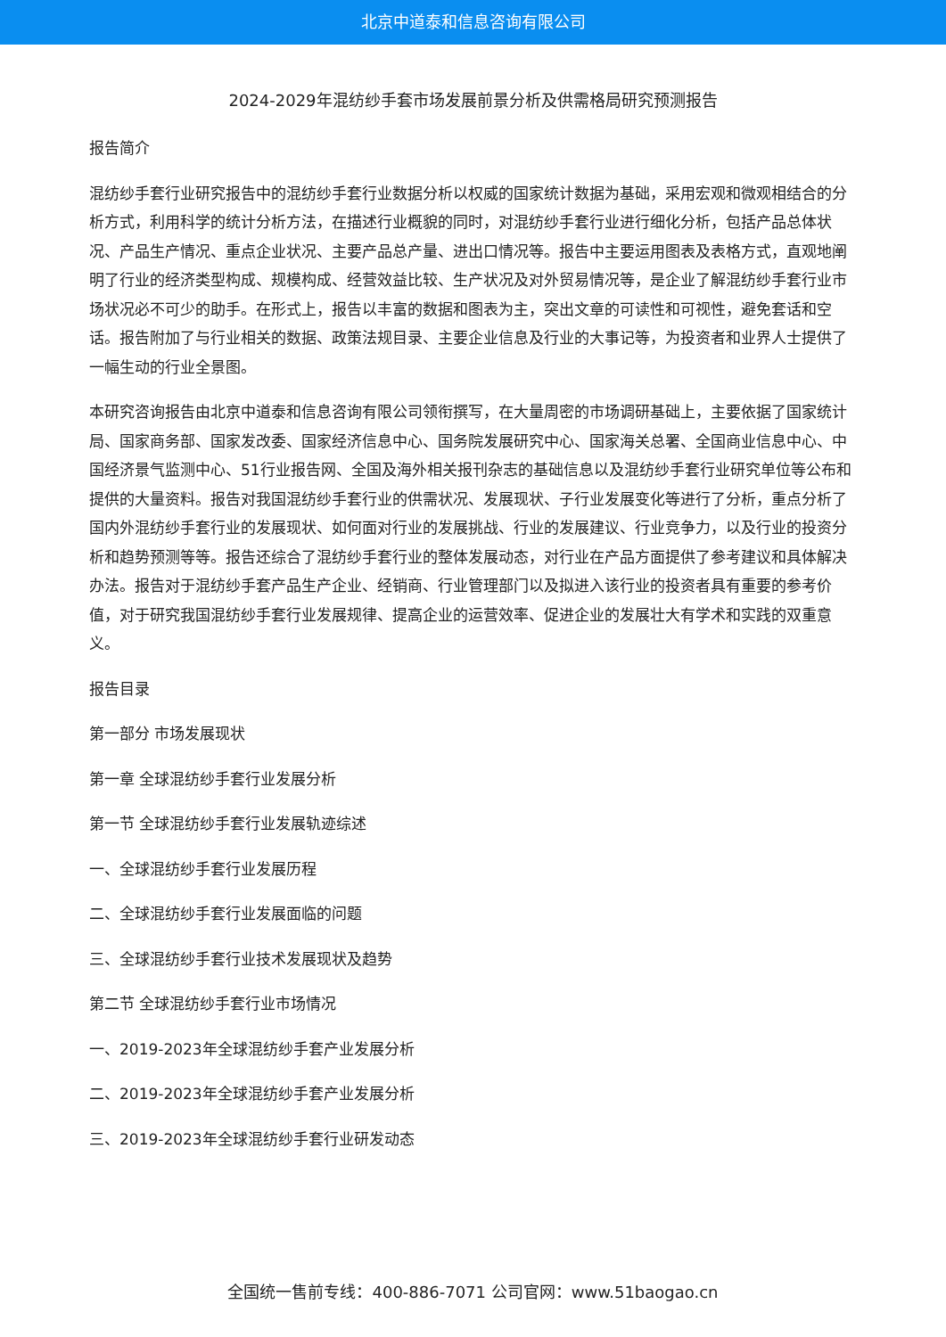北京中道泰和信息咨询有限公司
2024-2029年混纺纱手套市场发展前景分析及供需格局研究预测报告
报告简介
混纺纱手套行业研究报告中的混纺纱手套行业数据分析以权威的国家统计数据为基础，采用宏观和微观相结合的分析方式，利用科学的统计分析方法，在描述行业概貌的同时，对混纺纱手套行业进行细化分析，包括产品总体状况、产品生产情况、重点企业状况、主要产品总产量、进出口情况等。报告中主要运用图表及表格方式，直观地阐明了行业的经济类型构成、规模构成、经营效益比较、生产状况及对外贸易情况等，是企业了解混纺纱手套行业市场状况必不可少的助手。在形式上，报告以丰富的数据和图表为主，突出文章的可读性和可视性，避免套话和空话。报告附加了与行业相关的数据、政策法规目录、主要企业信息及行业的大事记等，为投资者和业界人士提供了一幅生动的行业全景图。
本研究咨询报告由北京中道泰和信息咨询有限公司领衔撰写，在大量周密的市场调研基础上，主要依据了国家统计局、国家商务部、国家发改委、国家经济信息中心、国务院发展研究中心、国家海关总署、全国商业信息中心、中国经济景气监测中心、51行业报告网、全国及海外相关报刊杂志的基础信息以及混纺纱手套行业研究单位等公布和提供的大量资料。报告对我国混纺纱手套行业的供需状况、发展现状、子行业发展变化等进行了分析，重点分析了国内外混纺纱手套行业的发展现状、如何面对行业的发展挑战、行业的发展建议、行业竞争力，以及行业的投资分析和趋势预测等等。报告还综合了混纺纱手套行业的整体发展动态，对行业在产品方面提供了参考建议和具体解决办法。报告对于混纺纱手套产品生产企业、经销商、行业管理部门以及拟进入该行业的投资者具有重要的参考价值，对于研究我国混纺纱手套行业发展规律、提高企业的运营效率、促进企业的发展壮大有学术和实践的双重意义。
报告目录
第一部分 市场发展现状
第一章 全球混纺纱手套行业发展分析
第一节 全球混纺纱手套行业发展轨迹综述
一、全球混纺纱手套行业发展历程
二、全球混纺纱手套行业发展面临的问题
三、全球混纺纱手套行业技术发展现状及趋势
第二节 全球混纺纱手套行业市场情况
一、2019-2023年全球混纺纱手套产业发展分析
二、2019-2023年全球混纺纱手套产业发展分析
三、2019-2023年全球混纺纱手套行业研发动态
全国统一售前专线：400-886-7071 公司官网：www.51baogao.cn